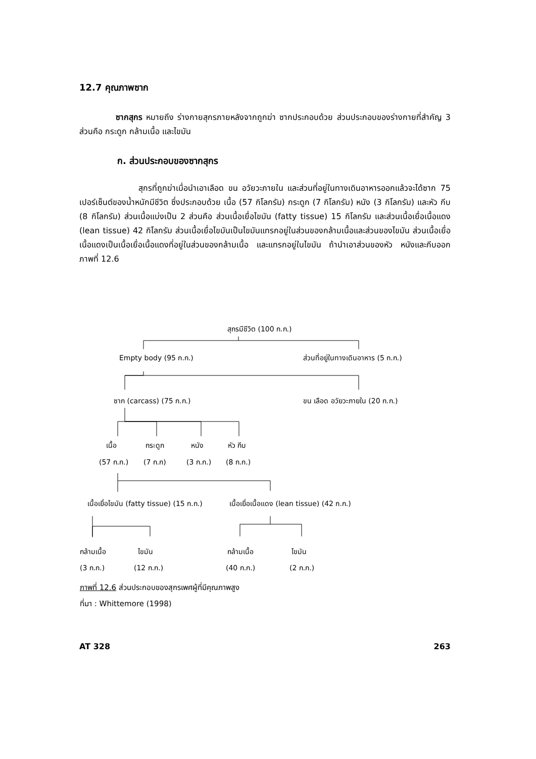12.7 คุณภาพซาก
ซากสุกร หมายถึง ร่างกายสุกรภายหลังจากถูกฆ่า ซากประกอบด้วย ส่วนประกอบของร่างกายที่สำคัญ 3 ส่วนคือ กระดูก กล้ามเนื้อ และไขมัน
ก. ส่วนประกอบของซากสุกร
สุกรที่ถูกฆ่าเมื่อนำเอาเลือด ขน อวัยวะภายใน และส่วนที่อยู่ในทางเดินอาหารออกแล้วจะได้ซาก 75 เปอร์เซ็นต์ของน้ำหนักมีชีวิต ซึ่งประกอบด้วย เนื้อ (57 กิโลกรัม) กระดูก (7 กิโลกรัม) หนัง (3 กิโลกรัม) และหัว กีบ (8 กิโลกรัม) ส่วนเนื้อแบ่งเป็น 2 ส่วนคือ ส่วนเนื้อเยื่อไขมัน (fatty tissue) 15 กิโลกรัม และส่วนเนื้อเยื่อเนื้อแดง (lean tissue) 42 กิโลกรัม ส่วนเนื้อเยื่อไขมันเป็นไขมันแทรกอยู่ในส่วนของกล้ามเนื้อและส่วนของไขมัน ส่วนเนื้อเยื่อเนื้อแดงเป็นเนื้อเยื่อเนื้อแดงที่อยู่ในส่วนของกล้ามเนื้อ และแทรกอยู่ในไขมัน ถ้านำเอาส่วนของหัว หนังและกีบออก ภาพที่ 12.6
สุกรมีชีวิต (100 ก.ก.)
Empty body (95 ก.ก.) ส่วนที่อยู่ในทางเดินอาหาร (5 ก.ก.)
ซาก (carcass) (75 ก.ก.) ขน เลือด อวัยวะภายใน (20 ก.ก.)
เนื้อ กระดูก หนัง หัว กีบ
(57 ก.ก.) (7 ก.ก) (3 ก.ก.) (8 ก.ก.)
เนื้อเยื่อไขมัน (fatty tissue) (15 ก.ก.) เนื้อเยื่อเนื้อแดง (lean tissue) (42 ก.ก.)
กล้ามเนื้อ ไขมัน กล้ามเนื้อ ไขมัน
(3 ก.ก.) (12 ก.ก.) (40 ก.ก.) (2 ก.ก.)
ภาพที่ 12.6 ส่วนประกอบของสุกรเพศผู้ที่มีคุณภาพสูง
ที่มา : Whittemore (1998)
AT 328 263